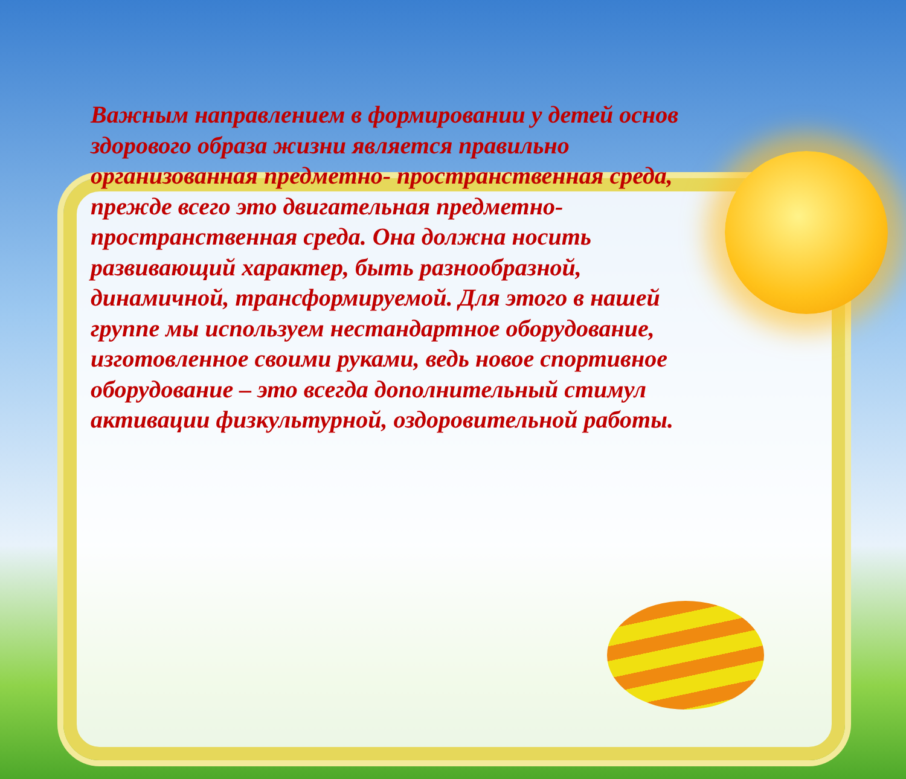Важным направлением в формировании у детей основ здорового образа жизни является правильно организованная предметно- пространственная среда, прежде всего это двигательная предметно-пространственная среда. Она должна носить развивающий характер, быть разнообразной, динамичной, трансформируемой. Для этого в нашей группе мы используем нестандартное оборудование, изготовленное своими руками, ведь новое спортивное оборудование – это всегда дополнительный стимул активации физкультурной, оздоровительной работы.